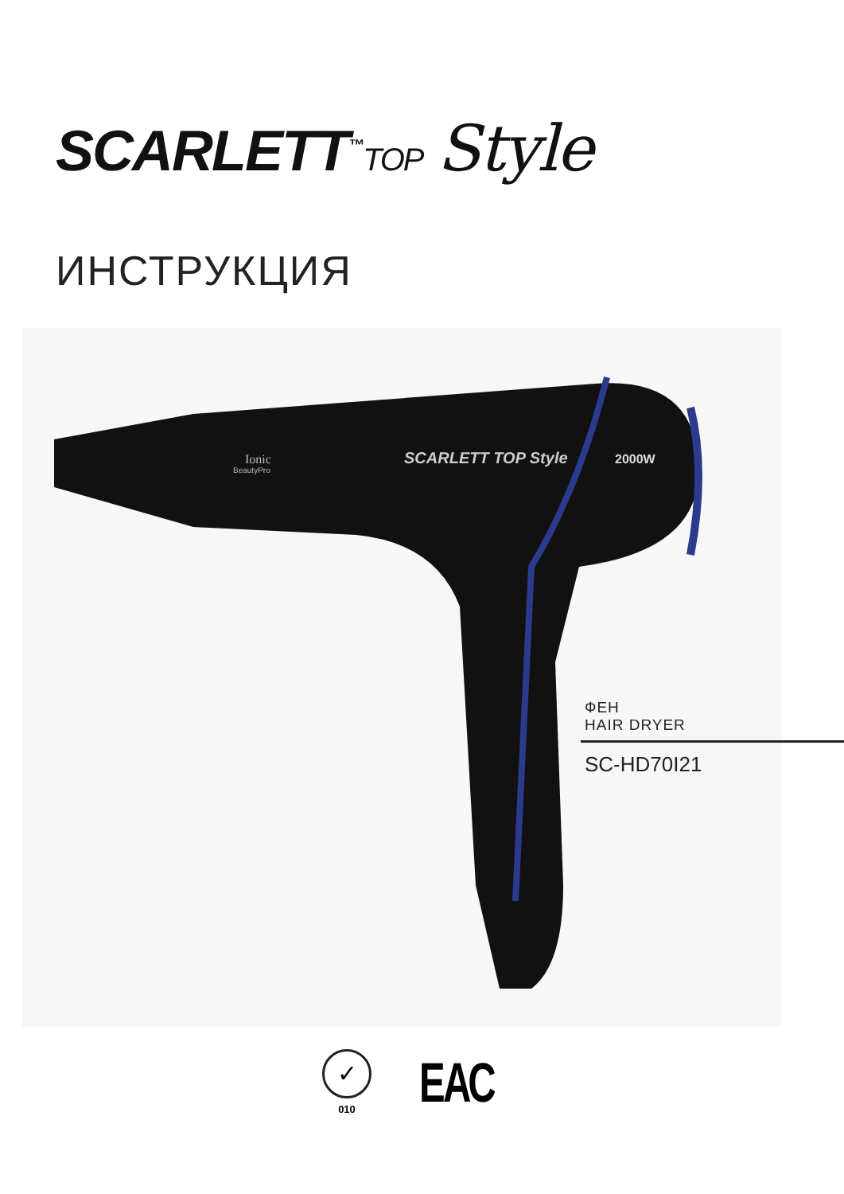SCARLETT<sup>™</sup>TOP Style
ИНСТРУКЦИЯ
Ionic
BeautyPro
SCARLETT TOP Style
2000W
ФЕН
HAIR DRYER
SC-HD70I21
✓
010
ЕАС